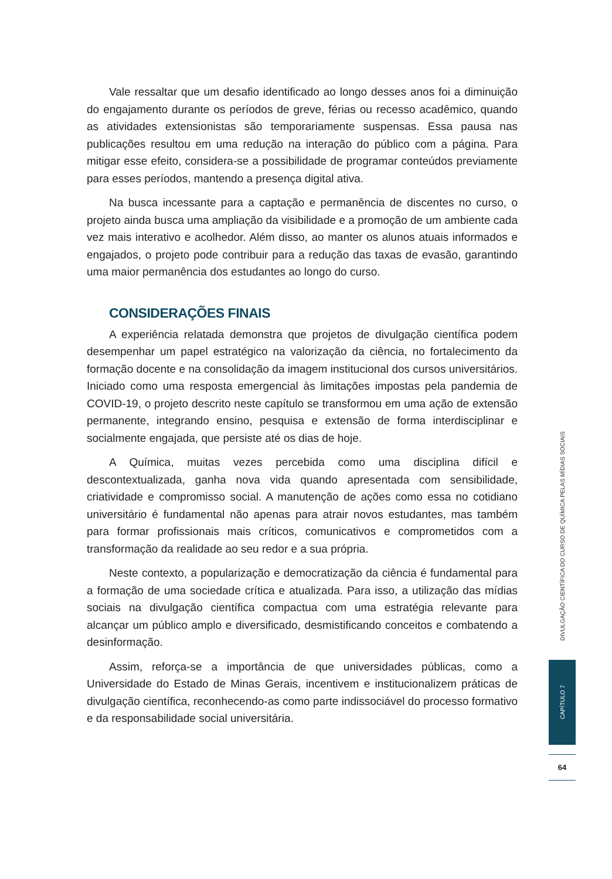Vale ressaltar que um desafio identificado ao longo desses anos foi a diminuição do engajamento durante os períodos de greve, férias ou recesso acadêmico, quando as atividades extensionistas são temporariamente suspensas. Essa pausa nas publicações resultou em uma redução na interação do público com a página. Para mitigar esse efeito, considera-se a possibilidade de programar conteúdos previamente para esses períodos, mantendo a presença digital ativa.
Na busca incessante para a captação e permanência de discentes no curso, o projeto ainda busca uma ampliação da visibilidade e a promoção de um ambiente cada vez mais interativo e acolhedor. Além disso, ao manter os alunos atuais informados e engajados, o projeto pode contribuir para a redução das taxas de evasão, garantindo uma maior permanência dos estudantes ao longo do curso.
CONSIDERAÇÕES FINAIS
A experiência relatada demonstra que projetos de divulgação científica podem desempenhar um papel estratégico na valorização da ciência, no fortalecimento da formação docente e na consolidação da imagem institucional dos cursos universitários. Iniciado como uma resposta emergencial às limitações impostas pela pandemia de COVID-19, o projeto descrito neste capítulo se transformou em uma ação de extensão permanente, integrando ensino, pesquisa e extensão de forma interdisciplinar e socialmente engajada, que persiste até os dias de hoje.
A Química, muitas vezes percebida como uma disciplina difícil e descontextualizada, ganha nova vida quando apresentada com sensibilidade, criatividade e compromisso social. A manutenção de ações como essa no cotidiano universitário é fundamental não apenas para atrair novos estudantes, mas também para formar profissionais mais críticos, comunicativos e comprometidos com a transformação da realidade ao seu redor e a sua própria.
Neste contexto, a popularização e democratização da ciência é fundamental para a formação de uma sociedade crítica e atualizada. Para isso, a utilização das mídias sociais na divulgação científica compactua com uma estratégia relevante para alcançar um público amplo e diversificado, desmistificando conceitos e combatendo a desinformação.
Assim, reforça-se a importância de que universidades públicas, como a Universidade do Estado de Minas Gerais, incentivem e institucionalizem práticas de divulgação científica, reconhecendo-as como parte indissociável do processo formativo e da responsabilidade social universitária.
DIVULGAÇÃO CIENTÍFICA DO CURSO DE QUÍMICA PELAS MÍDIAS SOCIAIS
CAPÍTULO 7
64